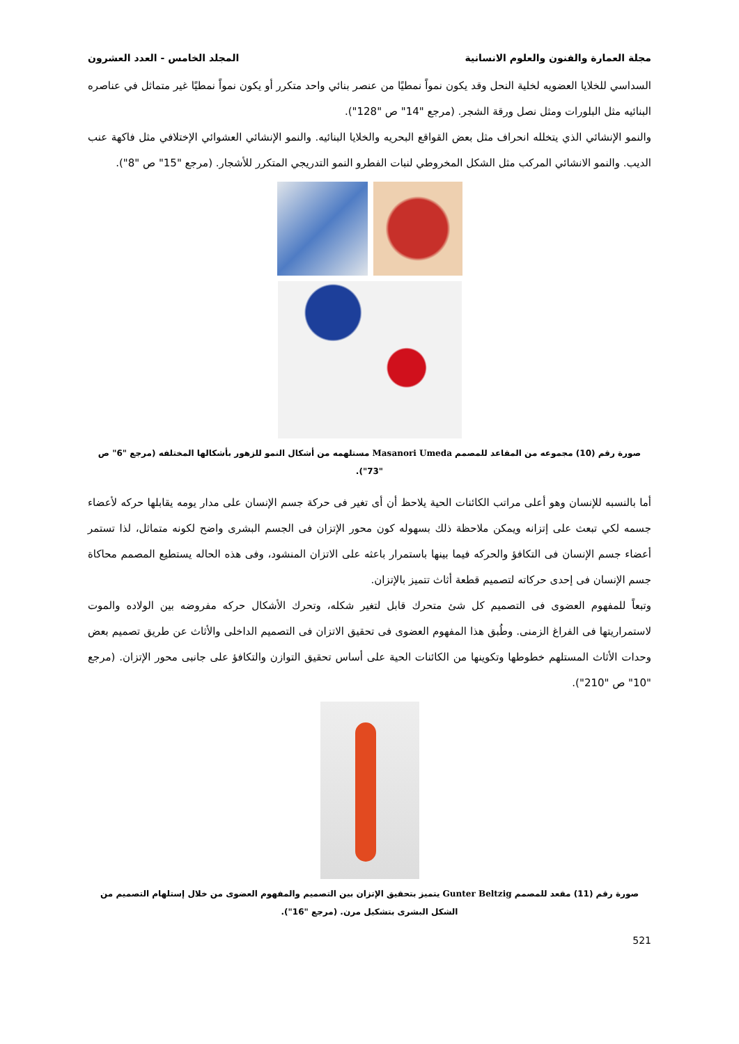مجلة العمارة والفنون والعلوم الانسانية المجلد الخامس - العدد العشرون
السداسي للخلايا العضويه لخلية النحل وقد يكون نمواً نمطيًا من عنصر بنائي واحد متكرر أو يكون نمواً نمطيًا غير متماثل في عناصره البنائيه مثل البلورات ومثل نصل ورقة الشجر. (مرجع "14" ص "128").
والنمو الإنشائي الذي يتخلله انحراف مثل بعض القواقع البحريه والخلايا البنائيه. والنمو الإنشائي العشوائي الإختلافي مثل فاكهة عنب الديب. والنمو الانشائي المركب مثل الشكل المخروطي لنبات الفطرو النمو التدريجي المتكرر للأشجار. (مرجع "15" ص "8").
صورة رقم (10) مجموعه من المقاعد للمصمم Masanori Umeda مستلهمه من أشكال النمو للزهور بأشكالها المختلفه (مرجع "6" ص "73").
أما بالنسبه للإنسان وهو أعلى مراتب الكائنات الحية يلاحظ أن أى تغير فى حركة جسم الإنسان على مدار يومه يقابلها حركه لأعضاء جسمه لكي تبعث على إتزانه ويمكن ملاحظة ذلك بسهوله كون محور الإتزان فى الجسم البشرى واضح لكونه متماثل، لذا تستمر أعضاء جسم الإنسان فى التكافؤ والحركه فيما بينها باستمرار باعثه على الاتزان المنشود، وفى هذه الحاله يستطيع المصمم محاكاة جسم الإنسان فى إحدى حركاته لتصميم قطعة أثاث تتميز بالإتزان.
وتبعاً للمفهوم العضوى فى التصميم كل شئ متحرك قابل لتغير شكله، وتحرك الأشكال حركه مفروضه بين الولاده والموت لاستمراريتها فى الفراغ الزمنى. وطُبق هذا المفهوم العضوى فى تحقيق الاتزان فى التصميم الداخلى والأثاث عن طريق تصميم بعض وحدات الأثاث المستلهم خطوطها وتكوينها من الكائنات الحية على أساس تحقيق التوازن والتكافؤ على جانبى محور الإتزان. (مرجع "10" ص "210").
صورة رقم (11) مقعد للمصمم Gunter Beltzig يتميز بتحقيق الإتزان بين التصميم والمفهوم العضوى من خلال إستلهام التصميم من الشكل البشرى بتشكيل مرن. (مرجع "16").
521